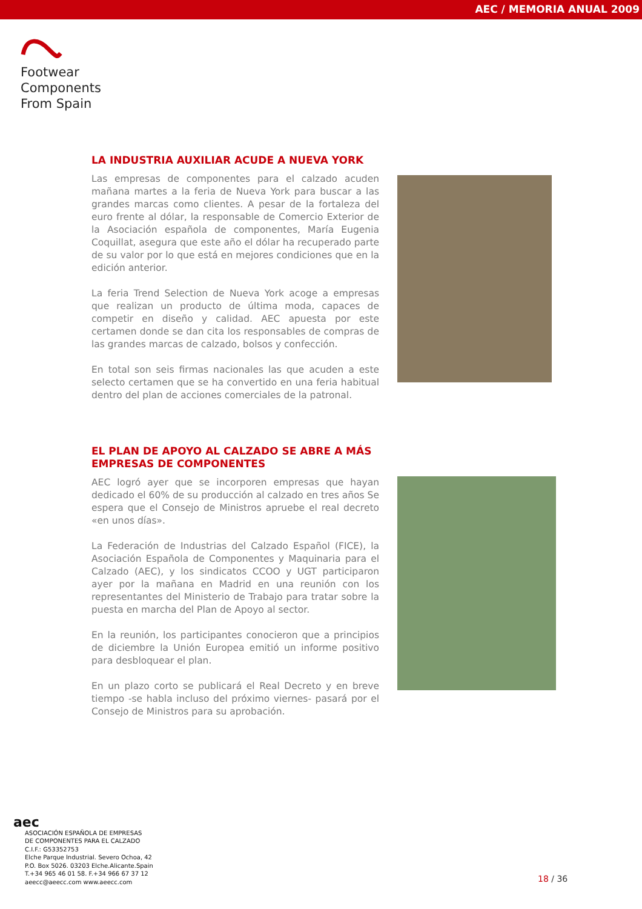AEC / MEMORIA ANUAL 2009
Footwear
Components
From Spain
LA INDUSTRIA AUXILIAR ACUDE A NUEVA YORK
Las empresas de componentes para el calzado acuden mañana martes a la feria de Nueva York para buscar a las grandes marcas como clientes. A pesar de la fortaleza del euro frente al dólar, la responsable de Comercio Exterior de la Asociación española de componentes, María Eugenia Coquillat, asegura que este año el dólar ha recuperado parte de su valor por lo que está en mejores condiciones que en la edición anterior.
La feria Trend Selection de Nueva York acoge a empresas que realizan un producto de última moda, capaces de competir en diseño y calidad. AEC apuesta por este certamen donde se dan cita los responsables de compras de las grandes marcas de calzado, bolsos y confección.
En total son seis firmas nacionales las que acuden a este selecto certamen que se ha convertido en una feria habitual dentro del plan de acciones comerciales de la patronal.
EL PLAN DE APOYO AL CALZADO SE ABRE A MÁS EMPRESAS DE COMPONENTES
AEC logró ayer que se incorporen empresas que hayan dedicado el 60% de su producción al calzado en tres años Se espera que el Consejo de Ministros apruebe el real decreto «en unos días».
La Federación de Industrias del Calzado Español (FICE), la Asociación Española de Componentes y Maquinaria para el Calzado (AEC), y los sindicatos CCOO y UGT participaron ayer por la mañana en Madrid en una reunión con los representantes del Ministerio de Trabajo para tratar sobre la puesta en marcha del Plan de Apoyo al sector.
En la reunión, los participantes conocieron que a principios de diciembre la Unión Europea emitió un informe positivo para desbloquear el plan.
En un plazo corto se publicará el Real Decreto y en breve tiempo -se habla incluso del próximo viernes- pasará por el Consejo de Ministros para su aprobación.
aec
ASOCIACIÓN ESPAÑOLA DE EMPRESAS
DE COMPONENTES PARA EL CALZADO
C.I.F.: G53352753
Elche Parque Industrial. Severo Ochoa, 42
P.O. Box 5026. 03203 Elche.Alicante.Spain
T.+34 965 46 01 58. F.+34 966 67 37 12
aeecc@aeecc.com www.aeecc.com
18 / 36